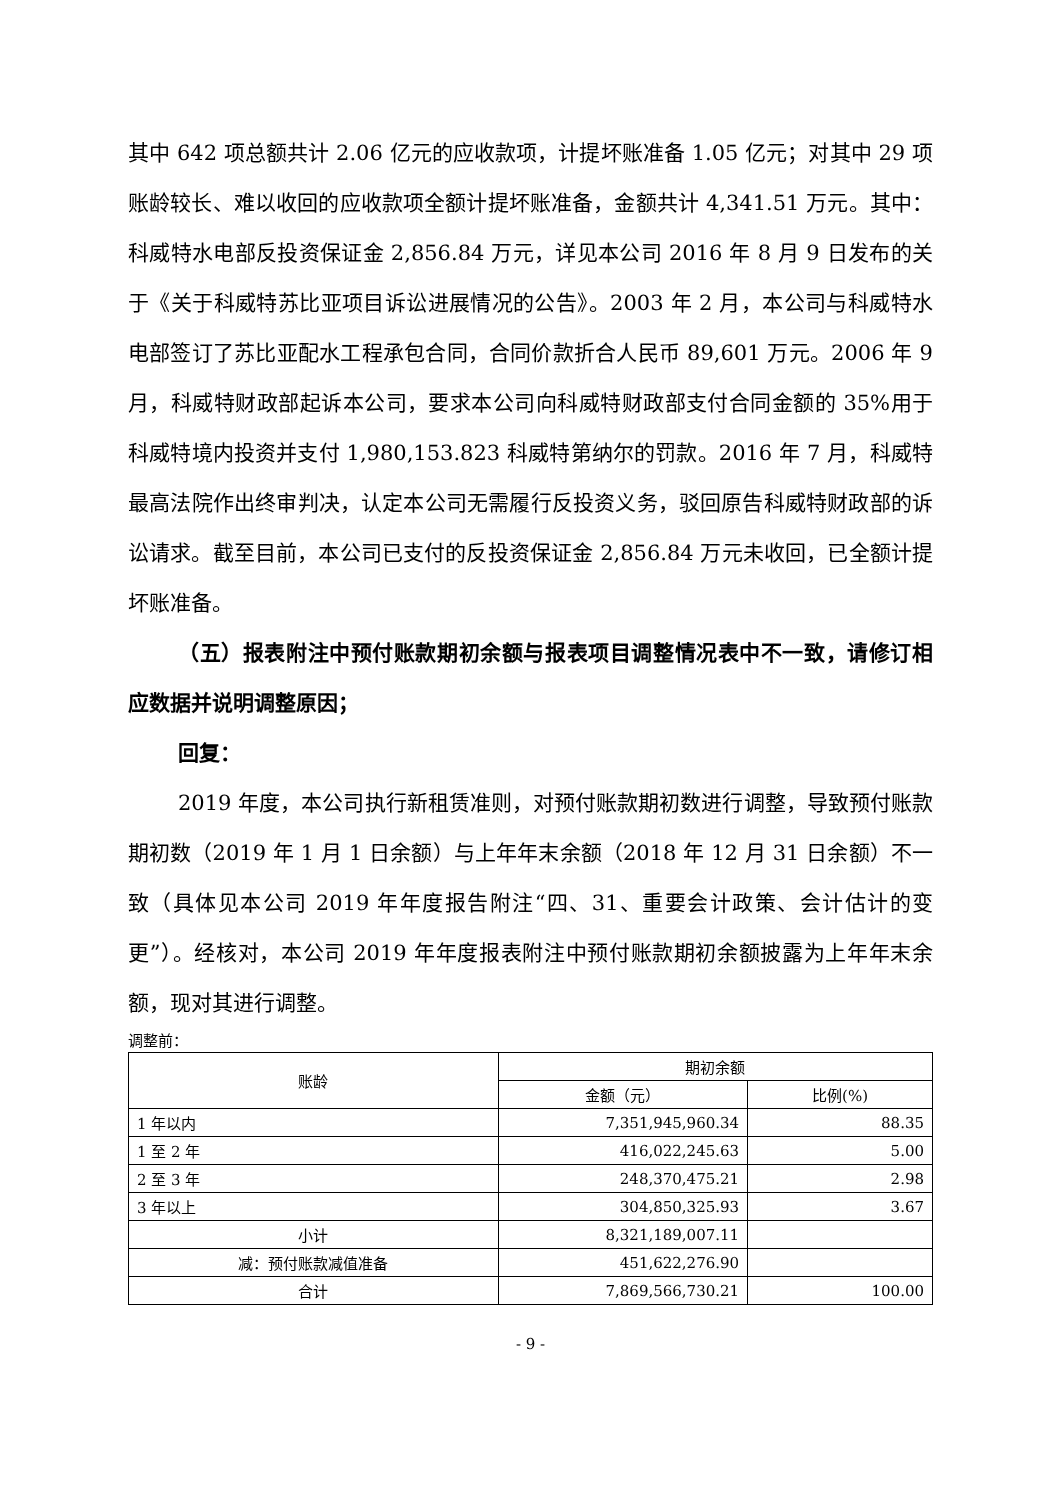其中 642 项总额共计 2.06 亿元的应收款项，计提坏账准备 1.05 亿元；对其中 29 项账龄较长、难以收回的应收款项全额计提坏账准备，金额共计 4,341.51 万元。其中：科威特水电部反投资保证金 2,856.84 万元，详见本公司 2016 年 8 月 9 日发布的关于《关于科威特苏比亚项目诉讼进展情况的公告》。2003 年 2 月，本公司与科威特水电部签订了苏比亚配水工程承包合同，合同价款折合人民币 89,601 万元。2006 年 9 月，科威特财政部起诉本公司，要求本公司向科威特财政部支付合同金额的 35%用于科威特境内投资并支付 1,980,153.823 科威特第纳尔的罚款。2016 年 7 月，科威特最高法院作出终审判决，认定本公司无需履行反投资义务，驳回原告科威特财政部的诉讼请求。截至目前，本公司已支付的反投资保证金 2,856.84 万元未收回，已全额计提坏账准备。
（五）报表附注中预付账款期初余额与报表项目调整情况表中不一致，请修订相应数据并说明调整原因；
回复：
2019 年度，本公司执行新租赁准则，对预付账款期初数进行调整，导致预付账款期初数（2019 年 1 月 1 日余额）与上年年末余额（2018 年 12 月 31 日余额）不一致（具体见本公司 2019 年年度报告附注“四、31、重要会计政策、会计估计的变更”）。经核对，本公司 2019 年年度报表附注中预付账款期初余额披露为上年年末余额，现对其进行调整。
调整前：
| 账龄 | 期初余额 | |
| --- | --- | --- |
| | 金额（元） | 比例(%) |
| 1 年以内 | 7,351,945,960.34 | 88.35 |
| 1 至 2 年 | 416,022,245.63 | 5.00 |
| 2 至 3 年 | 248,370,475.21 | 2.98 |
| 3 年以上 | 304,850,325.93 | 3.67 |
| 小计 | 8,321,189,007.11 | |
| 减：预付账款减值准备 | 451,622,276.90 | |
| 合计 | 7,869,566,730.21 | 100.00 |
- 9 -